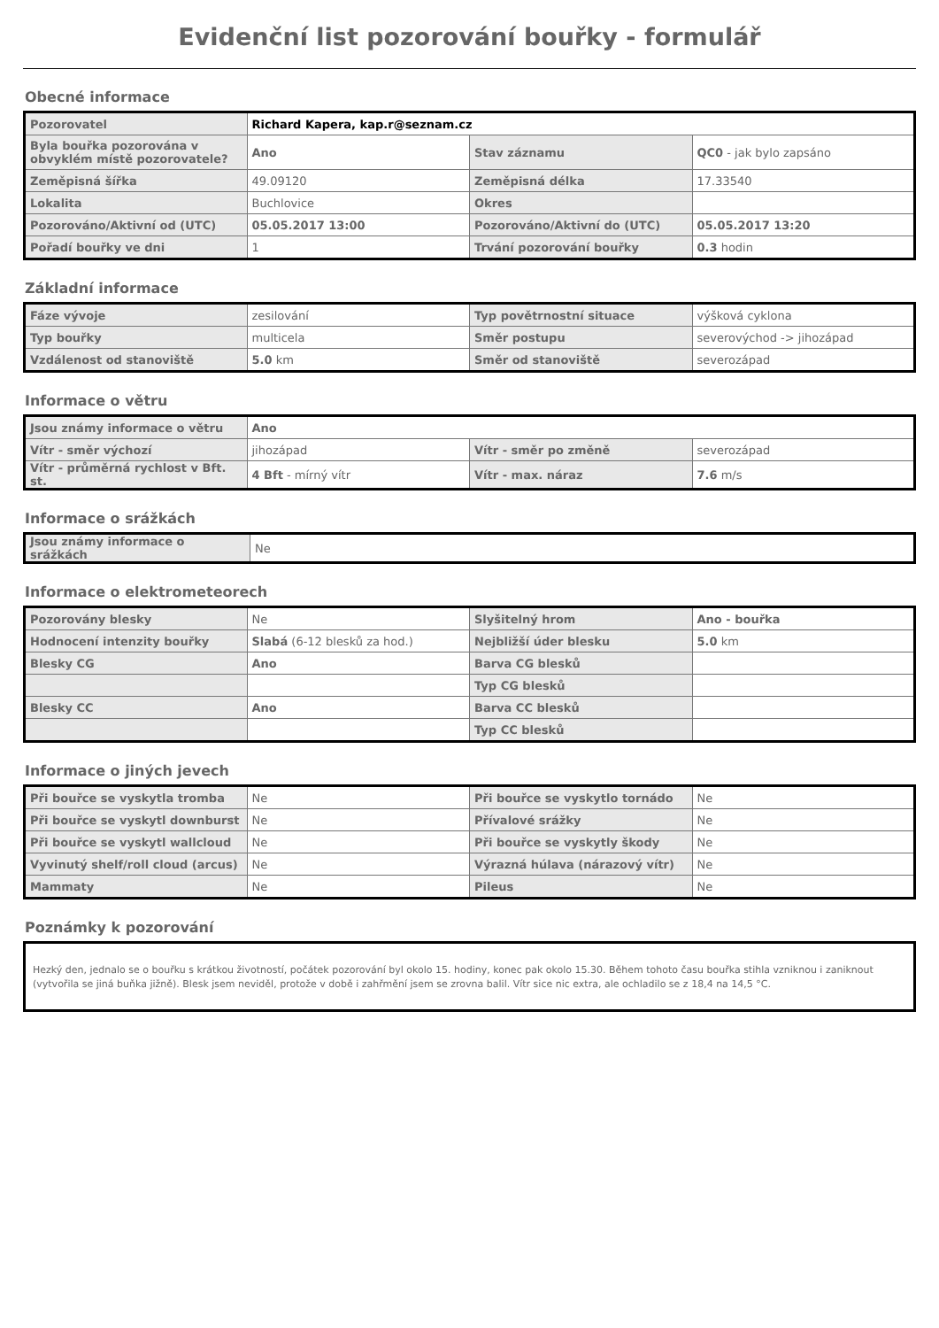Evidenční list pozorování bouřky - formulář
Obecné informace
| Pozorovatel | Richard Kapera, kap.r@seznam.cz | | |
| Byla bouřka pozorována v obvyklém místě pozorovatele? | Ano | Stav záznamu | QC0 - jak bylo zapsáno |
| Zeměpisná šířka | 49.09120 | Zeměpisná délka | 17.33540 |
| Lokalita | Buchlovice | Okres | |
| Pozorováno/Aktivní od (UTC) | 05.05.2017 13:00 | Pozorováno/Aktivní do (UTC) | 05.05.2017 13:20 |
| Pořadí bouřky ve dni | 1 | Trvání pozorování bouřky | 0.3 hodin |
Základní informace
| Fáze vývoje | zesilování | Typ povětrnostní situace | výšková cyklona |
| Typ bouřky | multicela | Směr postupu | severovýchod -> jihozápad |
| Vzdálenost od stanoviště | 5.0 km | Směr od stanoviště | severozápad |
Informace o větru
| Jsou známy informace o větru | Ano | | |
| Vítr - směr výchozí | jihozápad | Vítr - směr po změně | severozápad |
| Vítr - průměrná rychlost v Bft. st. | 4 Bft - mírný vítr | Vítr - max. náraz | 7.6 m/s |
Informace o srážkách
| Jsou známy informace o srážkách | Ne |
Informace o elektrometeorech
| Pozorovány blesky | Ne | Slyšitelný hrom | Ano - bouřka |
| Hodnocení intenzity bouřky | Slabá (6-12 blesků za hod.) | Nejbližší úder blesku | 5.0 km |
| Blesky CG | Ano | Barva CG blesků | |
| | | Typ CG blesků | |
| Blesky CC | Ano | Barva CC blesků | |
| | | Typ CC blesků | |
Informace o jiných jevech
| Při bouřce se vyskytla tromba | Ne | Při bouřce se vyskytlo tornádo | Ne |
| Při bouřce se vyskytl downburst | Ne | Přívalové srážky | Ne |
| Při bouřce se vyskytl wallcloud | Ne | Při bouřce se vyskytly škody | Ne |
| Vyvinutý shelf/roll cloud (arcus) | Ne | Výrazná húlava (nárazový vítr) | Ne |
| Mammaty | Ne | Pileus | Ne |
Poznámky k pozorování
Hezký den, jednalo se o bouřku s krátkou životností, počátek pozorování byl okolo 15. hodiny, konec pak okolo 15.30. Během tohoto času bouřka stihla vzniknou i zaniknout (vytvořila se jiná buňka jižně). Blesk jsem neviděl, protože v době i zahřmění jsem se zrovna balil. Vítr sice nic extra, ale ochladilo se z 18,4 na 14,5 °C.